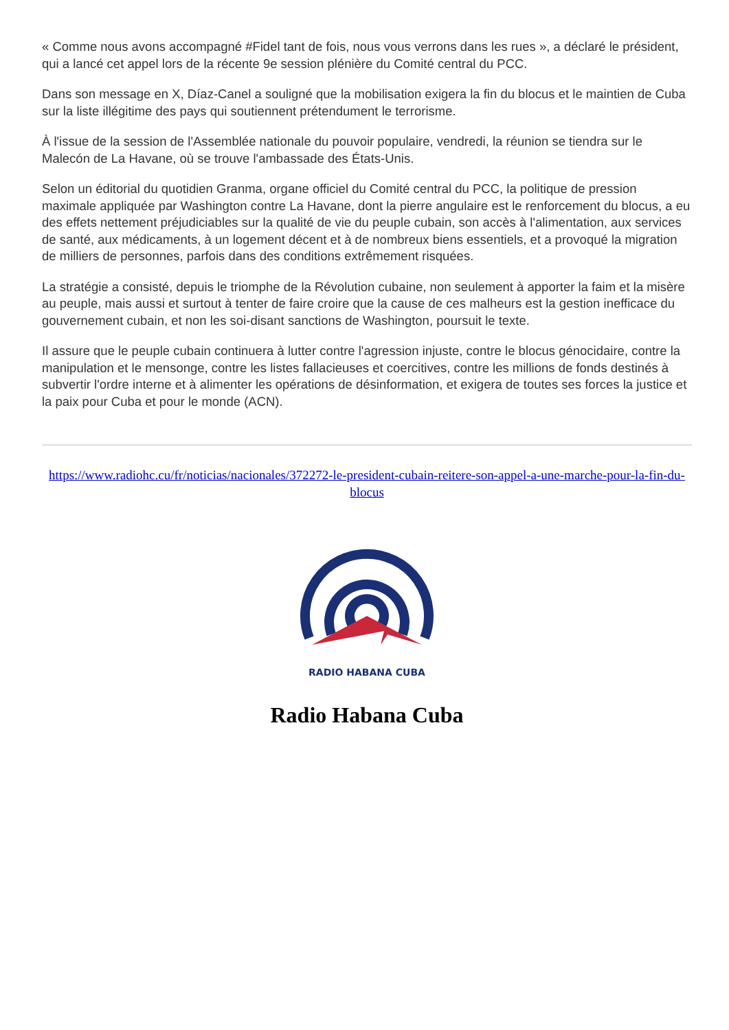« Comme nous avons accompagné #Fidel tant de fois, nous vous verrons dans les rues », a déclaré le président, qui a lancé cet appel lors de la récente 9e session plénière du Comité central du PCC.
Dans son message en X, Díaz-Canel a souligné que la mobilisation exigera la fin du blocus et le maintien de Cuba sur la liste illégitime des pays qui soutiennent prétendument le terrorisme.
À l'issue de la session de l'Assemblée nationale du pouvoir populaire, vendredi, la réunion se tiendra sur le Malecón de La Havane, où se trouve l'ambassade des États-Unis.
Selon un éditorial du quotidien Granma, organe officiel du Comité central du PCC, la politique de pression maximale appliquée par Washington contre La Havane, dont la pierre angulaire est le renforcement du blocus, a eu des effets nettement préjudiciables sur la qualité de vie du peuple cubain, son accès à l'alimentation, aux services de santé, aux médicaments, à un logement décent et à de nombreux biens essentiels, et a provoqué la migration de milliers de personnes, parfois dans des conditions extrêmement risquées.
La stratégie a consisté, depuis le triomphe de la Révolution cubaine, non seulement à apporter la faim et la misère au peuple, mais aussi et surtout à tenter de faire croire que la cause de ces malheurs est la gestion inefficace du gouvernement cubain, et non les soi-disant sanctions de Washington, poursuit le texte.
Il assure que le peuple cubain continuera à lutter contre l'agression injuste, contre le blocus génocidaire, contre la manipulation et le mensonge, contre les listes fallacieuses et coercitives, contre les millions de fonds destinés à subvertir l'ordre interne et à alimenter les opérations de désinformation, et exigera de toutes ses forces la justice et la paix pour Cuba et pour le monde (ACN).
https://www.radiohc.cu/fr/noticias/nacionales/372272-le-president-cubain-reitere-son-appel-a-une-marche-pour-la-fin-du-blocus
RADIO HABANA CUBA
Radio Habana Cuba